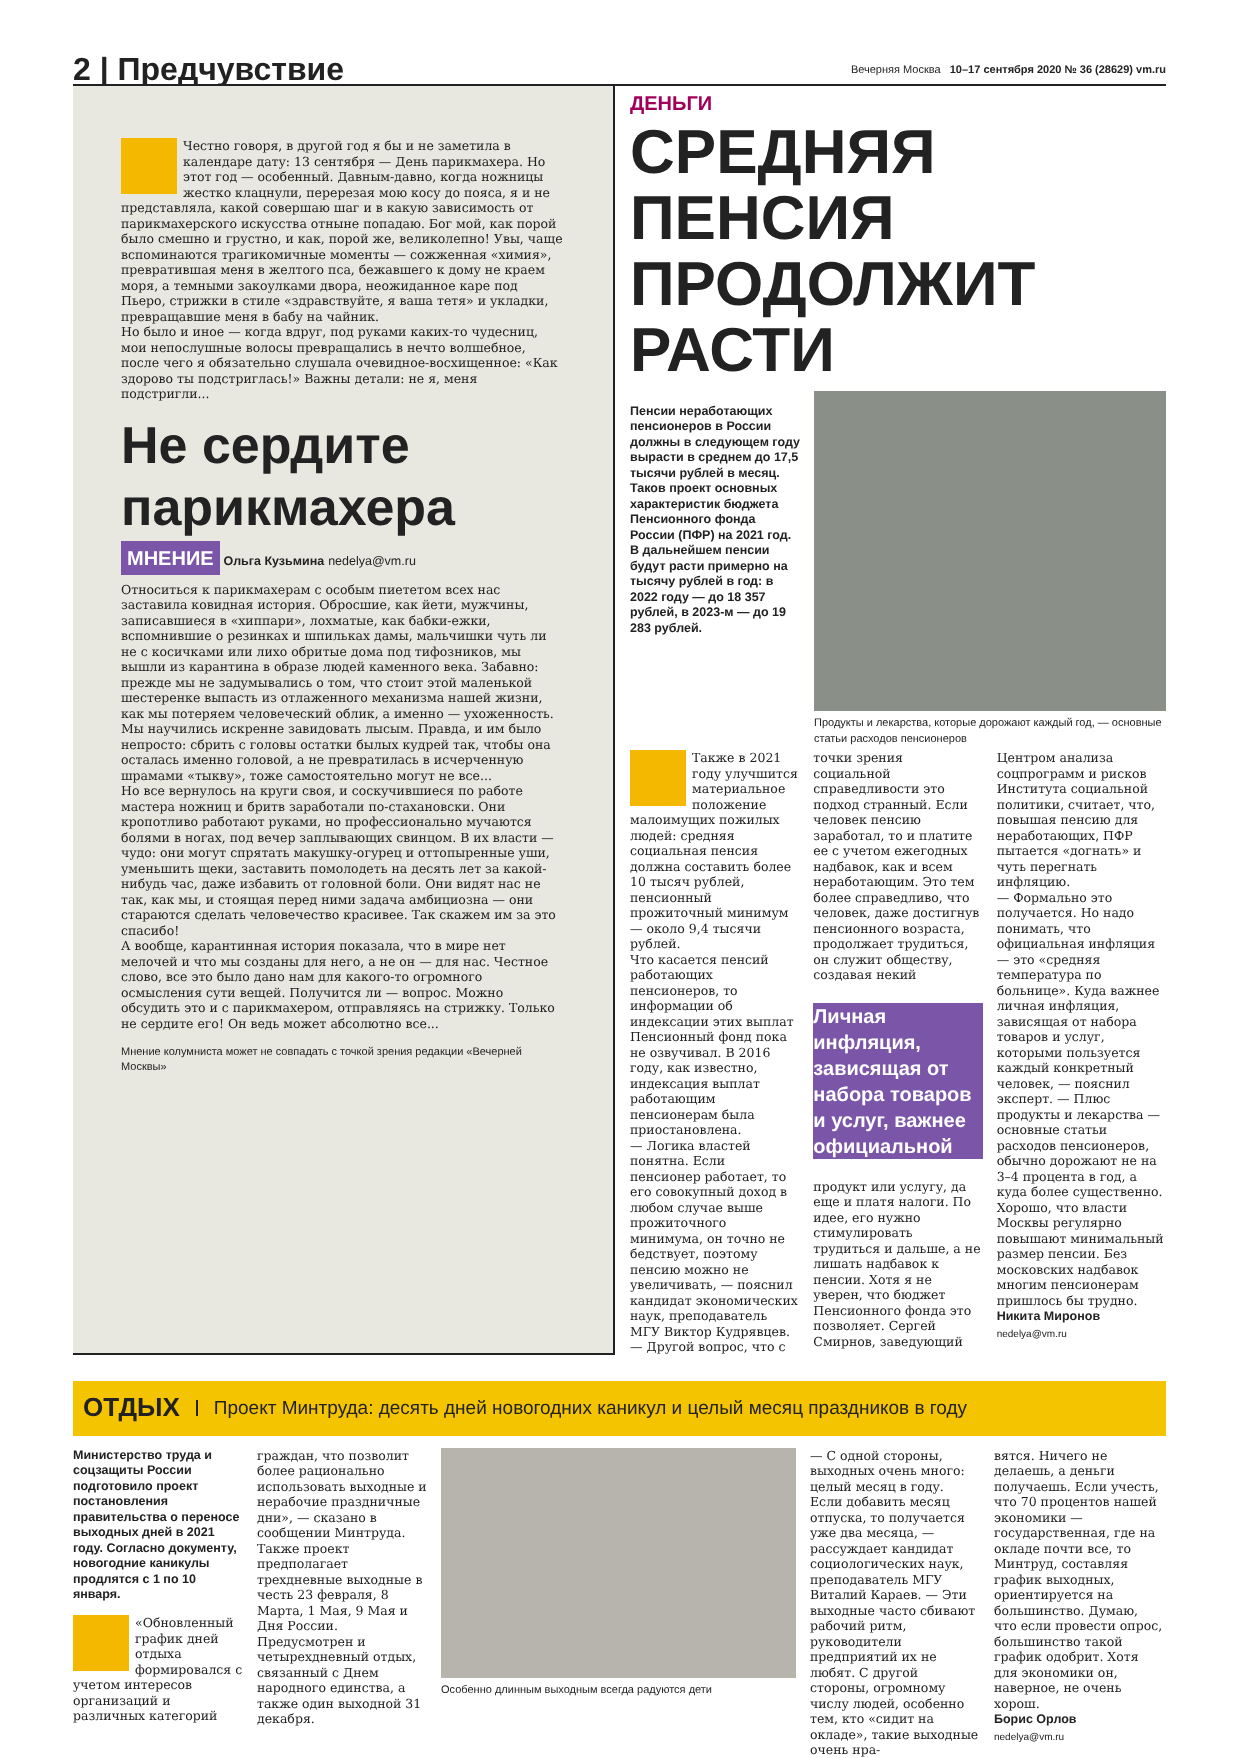2 | Предчувствие
Вечерняя Москва 10–17 сентября 2020 № 36 (28629) vm.ru
Честно говоря, в другой год я бы и не заметила в календаре дату: 13 сентября — День парикмахера. Но этот год — особенный. Давным-давно, когда ножницы жестко клацнули, перерезая мою косу до пояса, я и не представляла, какой совершаю шаг и в какую зависимость от парикмахерского искусства отныне попадаю. Бог мой, как порой было смешно и грустно, и как, порой же, великолепно! Увы, чаще вспоминаются трагикомичные моменты — сожженная «химия», превратившая меня в желтого пса, бежавшего к дому не краем моря, а темными закоулками двора, неожиданное каре под Пьеро, стрижки в стиле «здравствуйте, я ваша тетя» и укладки, превращавшие меня в бабу на чайник.
Но было и иное — когда вдруг, под руками каких-то чудесниц, мои непослушные волосы превращались в нечто волшебное, после чего я обязательно слушала очевидное-восхищенное: «Как здорово ты подстриглась!» Важны детали: не я, меня подстригли...
Не сердите парикмахера
МНЕНИЕ Ольга Кузьмина nedelya@vm.ru
Относиться к парикмахерам с особым пиететом всех нас заставила ковидная история. Обросшие, как йети, мужчины, записавшиеся в «хиппари», лохматые, как бабки-ежки, вспомнившие о резинках и шпильках дамы, мальчишки чуть ли не с косичками или лихо обритые дома под тифозников, мы вышли из карантина в образе людей каменного века. Забавно: прежде мы не задумывались о том, что стоит этой маленькой шестеренке выпасть из отлаженного механизма нашей жизни, как мы потеряем человеческий облик, а именно — ухоженность. Мы научились искренне завидовать лысым. Правда, и им было непросто: сбрить с головы остатки былых кудрей так, чтобы она осталась именно головой, а не превратилась в исчерченную шрамами «тыкву», тоже самостоятельно могут не все...
Но все вернулось на круги своя, и соскучившиеся по работе мастера ножниц и бритв заработали по-стахановски. Они кропотливо работают руками, но профессионально мучаются болями в ногах, под вечер заплывающих свинцом. В их власти — чудо: они могут спрятать макушку-огурец и оттопыренные уши, уменьшить щеки, заставить помолодеть на десять лет за какой-нибудь час, даже избавить от головной боли. Они видят нас не так, как мы, и стоящая перед ними задача амбициозна — они стараются сделать человечество красивее. Так скажем им за это спасибо!
А вообще, карантинная история показала, что в мире нет мелочей и что мы созданы для него, а не он — для нас. Честное слово, все это было дано нам для какого-то огромного осмысления сути вещей. Получится ли — вопрос. Можно обсудить это и с парикмахером, отправляясь на стрижку. Только не сердите его! Он ведь может абсолютно все...
Мнение колумниста может не совпадать с точкой зрения редакции «Вечерней Москвы»
ДЕНЬГИ
СРЕДНЯЯ ПЕНСИЯ ПРОДОЛЖИТ РАСТИ
Пенсии неработающих пенсионеров в России должны в следующем году вырасти в среднем до 17,5 тысячи рублей в месяц. Таков проект основных характеристик бюджета Пенсионного фонда России (ПФР) на 2021 год. В дальнейшем пенсии будут расти примерно на тысячу рублей в год: в 2022 году — до 18 357 рублей, в 2023-м — до 19 283 рублей.
Продукты и лекарства, которые дорожают каждый год, — основные статьи расходов пенсионеров
Также в 2021 году улучшится материальное положение малоимущих пожилых людей: средняя социальная пенсия должна составить более 10 тысяч рублей, пенсионный прожиточный минимум — около 9,4 тысячи рублей.
Что касается пенсий работающих пенсионеров, то информации об индексации этих выплат Пенсионный фонд пока не озвучивал. В 2016 году, как известно, индексация выплат работающим пенсионерам была приостановлена.
— Логика властей понятна. Если пенсионер работает, то его совокупный доход в любом случае выше прожиточного минимума, он точно не бедствует, поэтому пенсию можно не увеличивать, — пояснил кандидат экономических наук, преподаватель МГУ Виктор Кудрявцев. — Другой вопрос, что с точки зрения социальной справедливости это подход странный. Если человек пенсию заработал, то и платите ее с учетом ежегодных надбавок, как и всем неработающим. Это тем более справедливо, что человек, даже достигнув пенсионного возраста, продолжает трудиться, он служит обществу, создавая некий
Личная инфляция, зависящая от набора товаров и услуг, важнее официальной
продукт или услугу, да еще и платя налоги. По идее, его нужно стимулировать трудиться и дальше, а не лишать надбавок к пенсии. Хотя я не уверен, что бюджет Пенсионного фонда это позволяет. Сергей Смирнов, заведующий Центром анализа соцпрограмм и рисков Института социальной политики, считает, что, повышая пенсию для неработающих, ПФР пытается «догнать» и чуть перегнать инфляцию.
— Формально это получается. Но надо понимать, что официальная инфляция — это «средняя температура по больнице». Куда важнее личная инфляция, зависящая от набора товаров и услуг, которыми пользуется каждый конкретный человек, — пояснил эксперт. — Плюс продукты и лекарства — основные статьи расходов пенсионеров, обычно дорожают не на 3–4 процента в год, а куда более существенно. Хорошо, что власти Москвы регулярно повышают минимальный размер пенсии. Без московских надбавок многим пенсионерам пришлось бы трудно.
Никита Миронов
nedelya@vm.ru
ОТДЫХ Проект Минтруда: десять дней новогодних каникул и целый месяц праздников в году
Министерство труда и соцзащиты России подготовило проект постановления правительства о переносе выходных дней в 2021 году. Согласно документу, новогодние каникулы продлятся с 1 по 10 января.
«Обновленный график дней отдыха формировался с учетом интересов организаций и различных категорий
граждан, что позволит более рационально использовать выходные и нерабочие праздничные дни», — сказано в сообщении Минтруда.
Также проект предполагает трехдневные выходные в честь 23 февраля, 8 Марта, 1 Мая, 9 Мая и Дня России. Предусмотрен и четырехдневный отдых, связанный с Днем народного единства, а также один выходной 31 декабря.
Особенно длинным выходным всегда радуются дети
— С одной стороны, выходных очень много: целый месяц в году. Если добавить месяц отпуска, то получается уже два месяца, — рассуждает кандидат социологических наук, преподаватель МГУ Виталий Караев. — Эти выходные часто сбивают рабочий ритм, руководители предприятий их не любят. С другой стороны, огромному числу людей, особенно тем, кто «сидит на окладе», такие выходные очень нра-
вятся. Ничего не делаешь, а деньги получаешь. Если учесть, что 70 процентов нашей экономики — государственная, где на окладе почти все, то Минтруд, составляя график выходных, ориентируется на большинство. Думаю, что если провести опрос, большинство такой график одобрит. Хотя для экономики он, наверное, не очень хорош.
Борис Орлов
nedelya@vm.ru